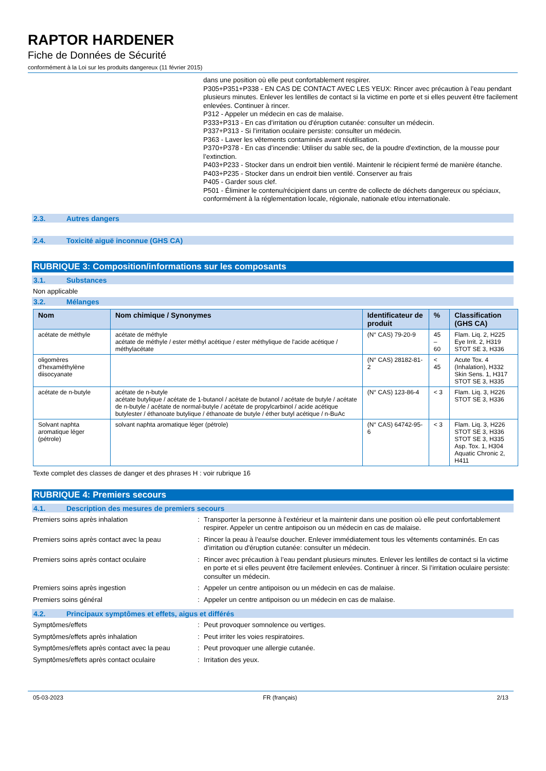RAPTOR HARDENER
Fiche de Données de Sécurité
conformément à la Loi sur les produits dangereux (11 février 2015)
dans une position où elle peut confortablement respirer.
P305+P351+P338 - EN CAS DE CONTACT AVEC LES YEUX: Rincer avec précaution à l’eau pendant plusieurs minutes. Enlever les lentilles de contact si la victime en porte et si elles peuvent être facilement enlevées. Continuer à rincer.
P312 - Appeler un médecin en cas de malaise.
P333+P313 - En cas d’irritation ou d'éruption cutanée: consulter un médecin.
P337+P313 - Si l’irritation oculaire persiste: consulter un médecin.
P363 - Laver les vêtements contaminés avant réutilisation.
P370+P378 - En cas d’incendie: Utiliser du sable sec, de la poudre d'extinction, de la mousse pour l’extinction.
P403+P233 - Stocker dans un endroit bien ventilé. Maintenir le récipient fermé de manière étanche.
P403+P235 - Stocker dans un endroit bien ventilé. Conserver au frais
P405 - Garder sous clef.
P501 - Éliminer le contenu/récipient dans un centre de collecte de déchets dangereux ou spéciaux, conformément à la réglementation locale, régionale, nationale et/ou internationale.
2.3. Autres dangers
2.4. Toxicité aiguë inconnue (GHS CA)
RUBRIQUE 3: Composition/informations sur les composants
3.1. Substances
Non applicable
3.2. Mélanges
| Nom | Nom chimique / Synonymes | Identificateur de produit | % | Classification (GHS CA) |
| --- | --- | --- | --- | --- |
| acétate de méthyle | acétate de méthyle acétate de méthyle / ester méthyl acétique / ester méthylique de l'acide acétique / méthylacétate | (N° CAS) 79-20-9 | 45 – 60 | Flam. Liq. 2, H225 Eye Irrit. 2, H319 STOT SE 3, H336 |
| oligomères d'hexaméthylène diisocyanate | | (N° CAS) 28182-81-2 | < 45 | Acute Tox. 4 (Inhalation), H332 Skin Sens. 1, H317 STOT SE 3, H335 |
| acétate de n-butyle | acétate de n-butyle acétate butylique / acétate de 1-butanol / acétate de butanol / acétate de butyle / acétate de n-butyle / acétate de normal-butyle / acétate de propylcarbinol / acide acétique butylester / éthanoate butylique / éthanoate de butyle / éther butyl acétique / n-BuAc | (N° CAS) 123-86-4 | < 3 | Flam. Liq. 3, H226 STOT SE 3, H336 |
| Solvant naphta aromatique léger (pétrole) | solvant naphta aromatique léger (pétrole) | (N° CAS) 64742-95-6 | < 3 | Flam. Liq. 3, H226 STOT SE 3, H336 STOT SE 3, H335 Asp. Tox. 1, H304 Aquatic Chronic 2, H411 |
Texte complet des classes de danger et des phrases H : voir rubrique 16
RUBRIQUE 4: Premiers secours
4.1. Description des mesures de premiers secours
Premiers soins après inhalation : Transporter la personne à l’extérieur et la maintenir dans une position où elle peut confortablement respirer. Appeler un centre antipoison ou un médecin en cas de malaise.
Premiers soins après contact avec la peau
: Rincer la peau à l’eau/se doucher. Enlever immédiatement tous les vêtements contaminés. En cas d’irritation ou d'éruption cutanée: consulter un médecin.
Premiers soins après contact oculaire : Rincer avec précaution à l’eau pendant plusieurs minutes. Enlever les lentilles de contact si la victime en porte et si elles peuvent être facilement enlevées. Continuer à rincer. Si l’irritation oculaire persiste: consulter un médecin.
Premiers soins après ingestion : Appeler un centre antipoison ou un médecin en cas de malaise.
Premiers soins général : Appeler un centre antipoison ou un médecin en cas de malaise.
4.2. Principaux symptômes et effets, aigus et différés
Symptômes/effets : Peut provoquer somnolence ou vertiges.
Symptômes/effets après inhalation : Peut irriter les voies respiratoires.
Symptômes/effets après contact avec la peau
: Peut provoquer une allergie cutanée.
Symptômes/effets après contact oculaire : Irritation des yeux.
05-03-2023 FR (français) 2/13